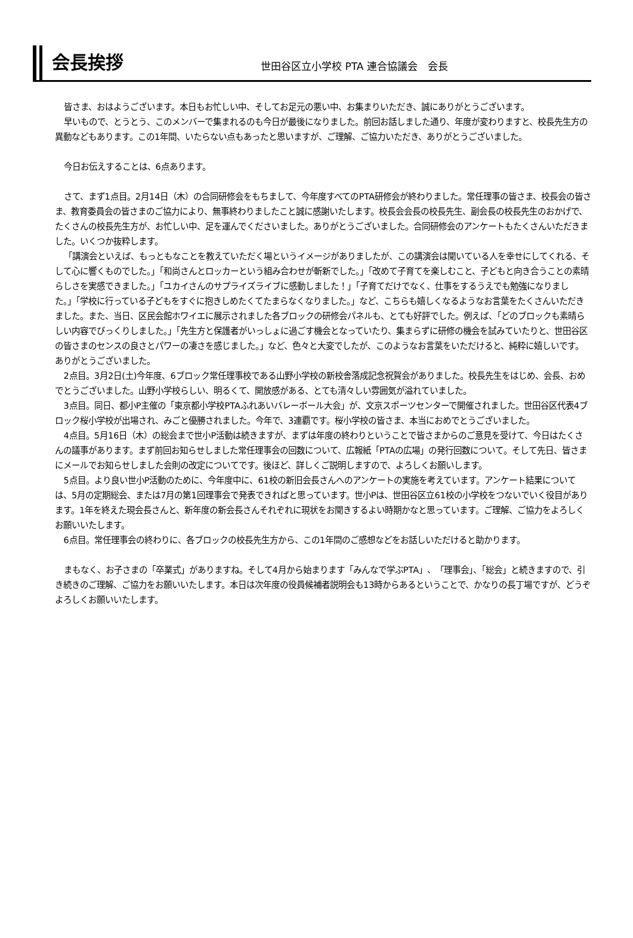会長挨拶
世田谷区立小学校 PTA 連合協議会　会長
皆さま、おはようございます。本日もお忙しい中、そしてお足元の悪い中、お集まりいただき、誠にありがとうございます。
早いもので、とうとう、このメンバーで集まれるのも今日が最後になりました。前回お話しました通り、年度が変わりますと、校長先生方の異動などもあります。この1年間、いたらない点もあったと思いますが、ご理解、ご協力いただき、ありがとうございました。
今日お伝えすることは、6点あります。
さて、まず1点目。2月14日（木）の合同研修会をもちまして、今年度すべてのPTA研修会が終わりました。常任理事の皆さま、校長会の皆さま、教育委員会の皆さまのご協力により、無事終わりましたこと誠に感謝いたします。校長会会長の校長先生、副会長の校長先生のおかげで、たくさんの校長先生方が、お忙しい中、足を運んでくださいました。ありがとうございました。合同研修会のアンケートもたくさんいただきました。いくつか抜粋します。
「講演会といえば、もっともなことを教えていただく場というイメージがありましたが、この講演会は聞いている人を幸せにしてくれる、そして心に響くものでした。」「和尚さんとロッカーという組み合わせが斬新でした。」「改めて子育てを楽しむこと、子どもと向き合うことの素晴らしさを実感できました。」「ユカイさんのサプライズライブに感動しました！」「子育てだけでなく、仕事をするうえでも勉強になりました。」「学校に行っている子どもをすぐに抱きしめたくてたまらなくなりました。」など、こちらも嬉しくなるようなお言葉をたくさんいただきました。また、当日、区民会館ホワイエに展示されました各ブロックの研修会パネルも、とても好評でした。例えば、「どのブロックも素晴らしい内容でびっくりしました。」「先生方と保護者がいっしょに過ごす機会となっていたり、集まらずに研修の機会を試みていたりと、世田谷区の皆さまのセンスの良さとパワーの凄さを感じました。」など、色々と大変でしたが、このようなお言葉をいただけると、純粋に嬉しいです。ありがとうございました。
2点目。3月2日(土)今年度、6ブロック常任理事校である山野小学校の新校舎落成記念祝賀会がありました。校長先生をはじめ、会長、おめでとうございました。山野小学校らしい、明るくて、開放感がある、とても清々しい雰囲気が溢れていました。
3点目。同日、都小P主催の「東京都小学校PTAふれあいバレーボール大会」が、文京スポーツセンターで開催されました。世田谷区代表4ブロック桜小学校が出場され、みごと優勝されました。今年で、3連覇です。桜小学校の皆さま、本当におめでとうございました。
4点目。5月16日（木）の総会まで世小P活動は続きますが、まずは年度の終わりということで皆さまからのご意見を受けて、今日はたくさんの議事があります。まず前回お知らせしました常任理事会の回数について、広報紙「PTAの広場」の発行回数について。そして先日、皆さまにメールでお知らせしました会則の改定についてです。後ほど、詳しくご説明しますので、よろしくお願いします。
5点目。より良い世小P活動のために、今年度中に、61校の新旧会長さんへのアンケートの実施を考えています。アンケート結果については、5月の定期総会、または7月の第1回理事会で発表できればと思っています。世小Pは、世田谷区立61校の小学校をつないでいく役目があります。1年を終えた現会長さんと、新年度の新会長さんそれぞれに現状をお聞きするよい時期かなと思っています。ご理解、ご協力をよろしくお願いいたします。
6点目。常任理事会の終わりに、各ブロックの校長先生方から、この1年間のご感想などをお話しいただけると助かります。
まもなく、お子さまの「卒業式」がありますね。そして4月から始まります「みんなで学ぶPTA」、「理事会」、「総会」と続きますので、引き続きのご理解、ご協力をお願いいたします。本日は次年度の役員候補者説明会も13時からあるということで、かなりの長丁場ですが、どうぞよろしくお願いいたします。